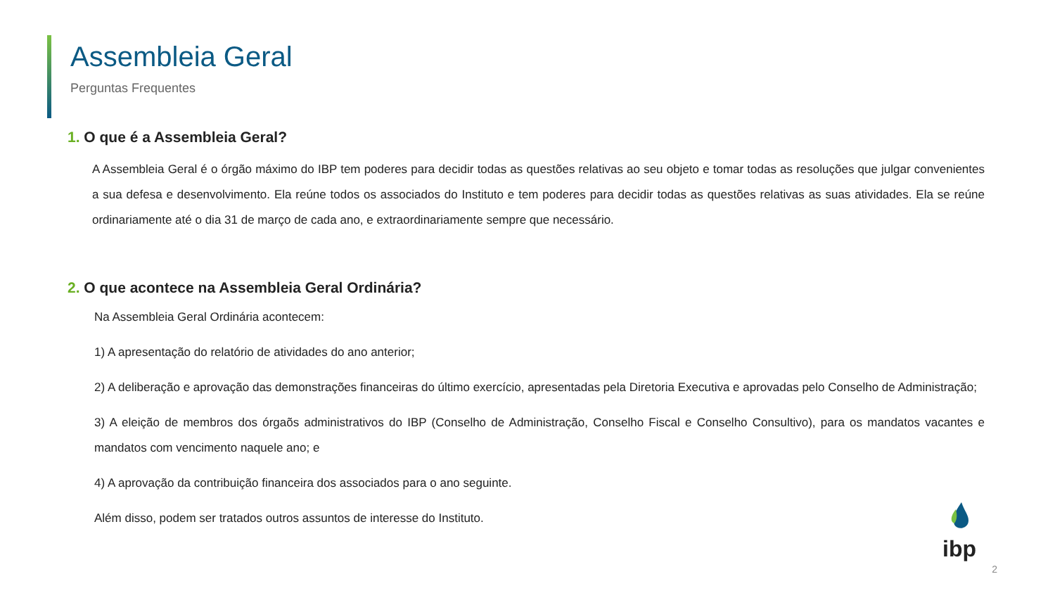Assembleia Geral
Perguntas Frequentes
1. O que é a Assembleia Geral?
A Assembleia Geral é o órgão máximo do IBP tem poderes para decidir todas as questões relativas ao seu objeto e tomar todas as resoluções que julgar convenientes a sua defesa e desenvolvimento. Ela reúne todos os associados do Instituto e tem poderes para decidir todas as questões relativas as suas atividades. Ela se reúne ordinariamente até o dia 31 de março de cada ano, e extraordinariamente sempre que necessário.
2. O que acontece na Assembleia Geral Ordinária?
Na Assembleia Geral Ordinária acontecem:
1) A apresentação do relatório de atividades do ano anterior;
2) A deliberação e aprovação das demonstrações financeiras do último exercício, apresentadas pela Diretoria Executiva e aprovadas pelo Conselho de Administração;
3) A eleição de membros dos órgaõs administrativos do IBP (Conselho de Administração, Conselho Fiscal e Conselho Consultivo), para os mandatos vacantes e mandatos com vencimento naquele ano; e
4) A aprovação da contribuição financeira dos associados para o ano seguinte.
Além disso, podem ser tratados outros assuntos de interesse do Instituto.
ibp
2